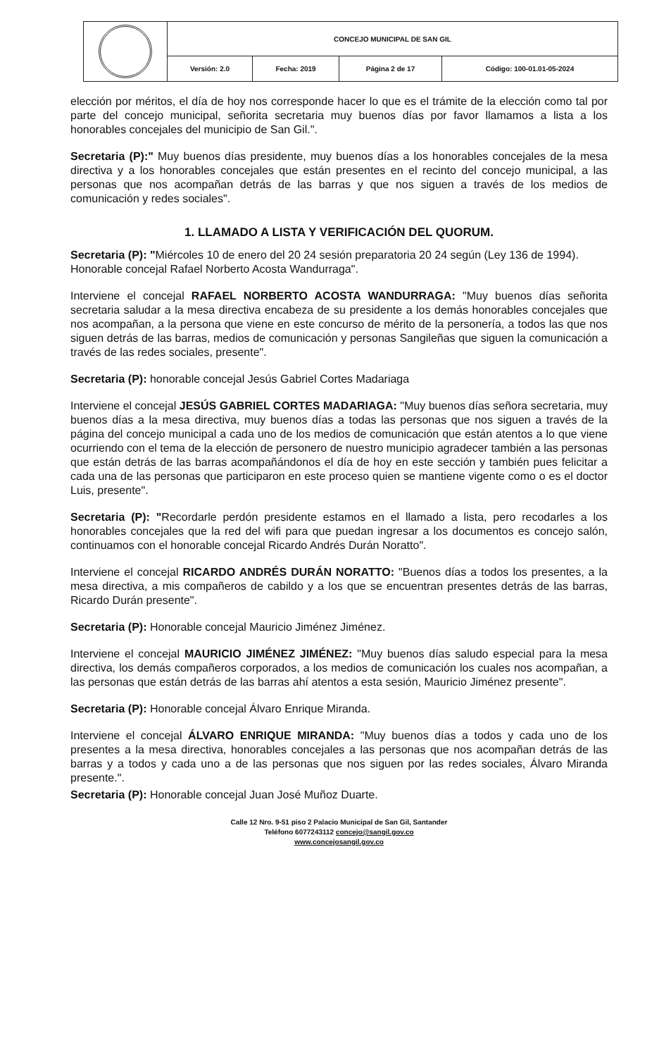| | CONCEJO MUNICIPAL DE SAN GIL | | | |
| | Versión: 2.0 | Fecha: 2019 | Página 2 de 17 | Código: 100-01.01-05-2024 |
elección por méritos, el día de hoy nos corresponde hacer lo que es el trámite de la elección como tal por parte del concejo municipal, señorita secretaria muy buenos días por favor llamamos a lista a los honorables concejales del municipio de San Gil.".
Secretaria (P):" Muy buenos días presidente, muy buenos días a los honorables concejales de la mesa directiva y a los honorables concejales que están presentes en el recinto del concejo municipal, a las personas que nos acompañan detrás de las barras y que nos siguen a través de los medios de comunicación y redes sociales".
1. LLAMADO A LISTA Y VERIFICACIÓN DEL QUORUM.
Secretaria (P): "Miércoles 10 de enero del 20 24 sesión preparatoria 20 24 según (Ley 136 de 1994).
Honorable concejal Rafael Norberto Acosta Wandurraga".
Interviene el concejal RAFAEL NORBERTO ACOSTA WANDURRAGA: "Muy buenos días señorita secretaria saludar a la mesa directiva encabeza de su presidente a los demás honorables concejales que nos acompañan, a la persona que viene en este concurso de mérito de la personería, a todos las que nos siguen detrás de las barras, medios de comunicación y personas Sangileñas que siguen la comunicación a través de las redes sociales, presente".
Secretaria (P): honorable concejal Jesús Gabriel Cortes Madariaga
Interviene el concejal JESÚS GABRIEL CORTES MADARIAGA: "Muy buenos días señora secretaria, muy buenos días a la mesa directiva, muy buenos días a todas las personas que nos siguen a través de la página del concejo municipal a cada uno de los medios de comunicación que están atentos a lo que viene ocurriendo con el tema de la elección de personero de nuestro municipio agradecer también a las personas que están detrás de las barras acompañándonos el día de hoy en este sección y también pues felicitar a cada una de las personas que participaron en este proceso quien se mantiene vigente como o es el doctor Luis, presente".
Secretaria (P): "Recordarle perdón presidente estamos en el llamado a lista, pero recodarles a los honorables concejales que la red del wifi para que puedan ingresar a los documentos es concejo salón, continuamos con el honorable concejal Ricardo Andrés Durán Noratto".
Interviene el concejal RICARDO ANDRÉS DURÁN NORATTO: "Buenos días a todos los presentes, a la mesa directiva, a mis compañeros de cabildo y a los que se encuentran presentes detrás de las barras, Ricardo Durán presente".
Secretaria (P): Honorable concejal Mauricio Jiménez Jiménez.
Interviene el concejal MAURICIO JIMÉNEZ JIMÉNEZ: "Muy buenos días saludo especial para la mesa directiva, los demás compañeros corporados, a los medios de comunicación los cuales nos acompañan, a las personas que están detrás de las barras ahí atentos a esta sesión, Mauricio Jiménez presente".
Secretaria (P): Honorable concejal Álvaro Enrique Miranda.
Interviene el concejal ÁLVARO ENRIQUE MIRANDA: "Muy buenos días a todos y cada uno de los presentes a la mesa directiva, honorables concejales a las personas que nos acompañan detrás de las barras y a todos y cada uno a de las personas que nos siguen por las redes sociales, Álvaro Miranda presente.".
Secretaria (P): Honorable concejal Juan José Muñoz Duarte.
Calle 12 Nro. 9-51 piso 2 Palacio Municipal de San Gil, Santander
Teléfono 6077243112 concejo@sangil.gov.co
www.concejosangil.gov.co